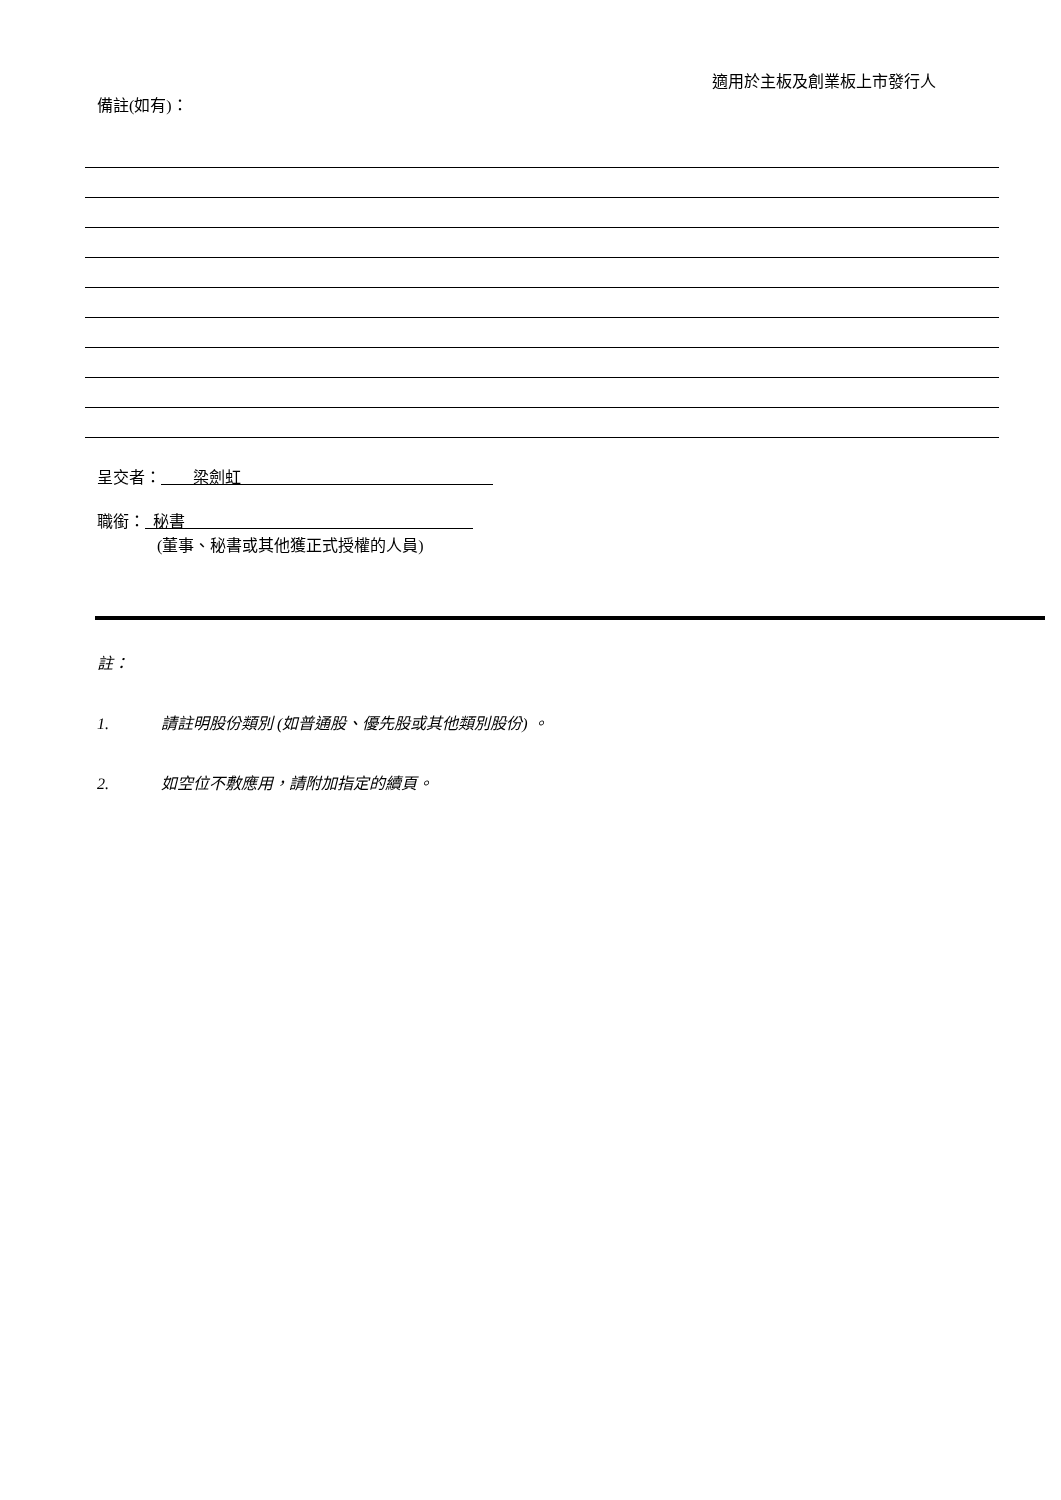適用於主板及創業板上市發行人
備註(如有)：
呈交者： 梁劍虹
職銜： 秘書
(董事、秘書或其他獲正式授權的人員)
註：
1. 請註明股份類別 (如普通股、優先股或其他類別股份) 。
2. 如空位不敷應用，請附加指定的續頁。